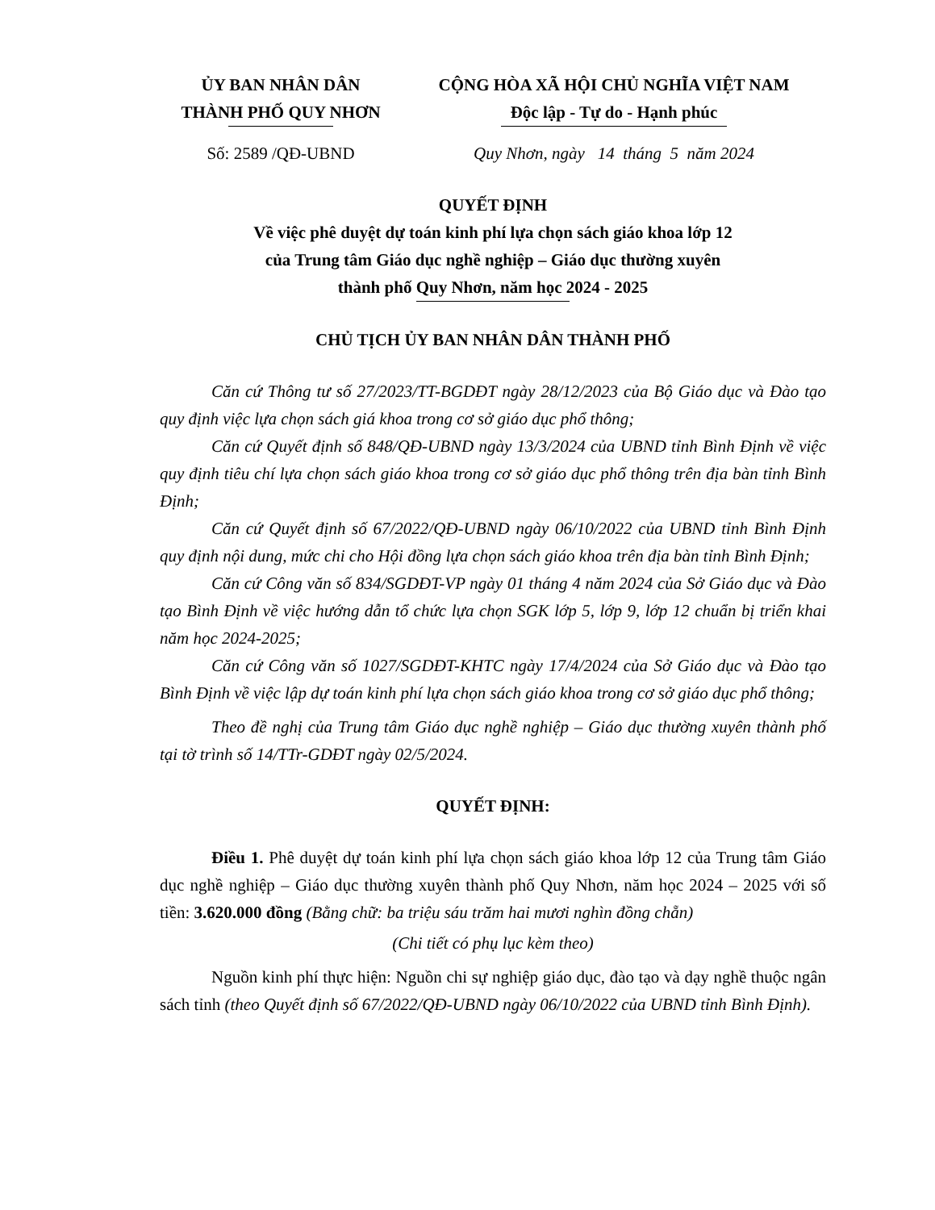ỦY BAN NHÂN DÂN
THÀNH PHỐ QUY NHƠN
CỘNG HÒA XÃ HỘI CHỦ NGHĨA VIỆT NAM
Độc lập - Tự do - Hạnh phúc
Số: 2589 /QĐ-UBND Quy Nhơn, ngày 14 tháng 5 năm 2024
QUYẾT ĐỊNH
Về việc phê duyệt dự toán kinh phí lựa chọn sách giáo khoa lớp 12
của Trung tâm Giáo dục nghề nghiệp – Giáo dục thường xuyên
thành phố Quy Nhơn, năm học 2024 - 2025
CHỦ TỊCH ỦY BAN NHÂN DÂN THÀNH PHỐ
Căn cứ Thông tư số 27/2023/TT-BGDĐT ngày 28/12/2023 của Bộ Giáo dục và Đào tạo quy định việc lựa chọn sách giá khoa trong cơ sở giáo dục phổ thông;
Căn cứ Quyết định số 848/QĐ-UBND ngày 13/3/2024 của UBND tỉnh Bình Định về việc quy định tiêu chí lựa chọn sách giáo khoa trong cơ sở giáo dục phổ thông trên địa bàn tỉnh Bình Định;
Căn cứ Quyết định số 67/2022/QĐ-UBND ngày 06/10/2022 của UBND tỉnh Bình Định quy định nội dung, mức chi cho Hội đồng lựa chọn sách giáo khoa trên địa bàn tỉnh Bình Định;
Căn cứ Công văn số 834/SGDĐT-VP ngày 01 tháng 4 năm 2024 của Sở Giáo dục và Đào tạo Bình Định về việc hướng dẫn tổ chức lựa chọn SGK lớp 5, lớp 9, lớp 12 chuẩn bị triển khai năm học 2024-2025;
Căn cứ Công văn số 1027/SGDĐT-KHTC ngày 17/4/2024 của Sở Giáo dục và Đào tạo Bình Định về việc lập dự toán kinh phí lựa chọn sách giáo khoa trong cơ sở giáo dục phổ thông;
Theo đề nghị của Trung tâm Giáo dục nghề nghiệp – Giáo dục thường xuyên thành phố tại tờ trình số 14/TTr-GDĐT ngày 02/5/2024.
QUYẾT ĐỊNH:
Điều 1. Phê duyệt dự toán kinh phí lựa chọn sách giáo khoa lớp 12 của Trung tâm Giáo dục nghề nghiệp – Giáo dục thường xuyên thành phố Quy Nhơn, năm học 2024 – 2025 với số tiền: 3.620.000 đồng (Bằng chữ: ba triệu sáu trăm hai mươi nghìn đồng chẵn)
(Chi tiết có phụ lục kèm theo)
Nguồn kinh phí thực hiện: Nguồn chi sự nghiệp giáo dục, đào tạo và dạy nghề thuộc ngân sách tỉnh (theo Quyết định số 67/2022/QĐ-UBND ngày 06/10/2022 của UBND tỉnh Bình Định).